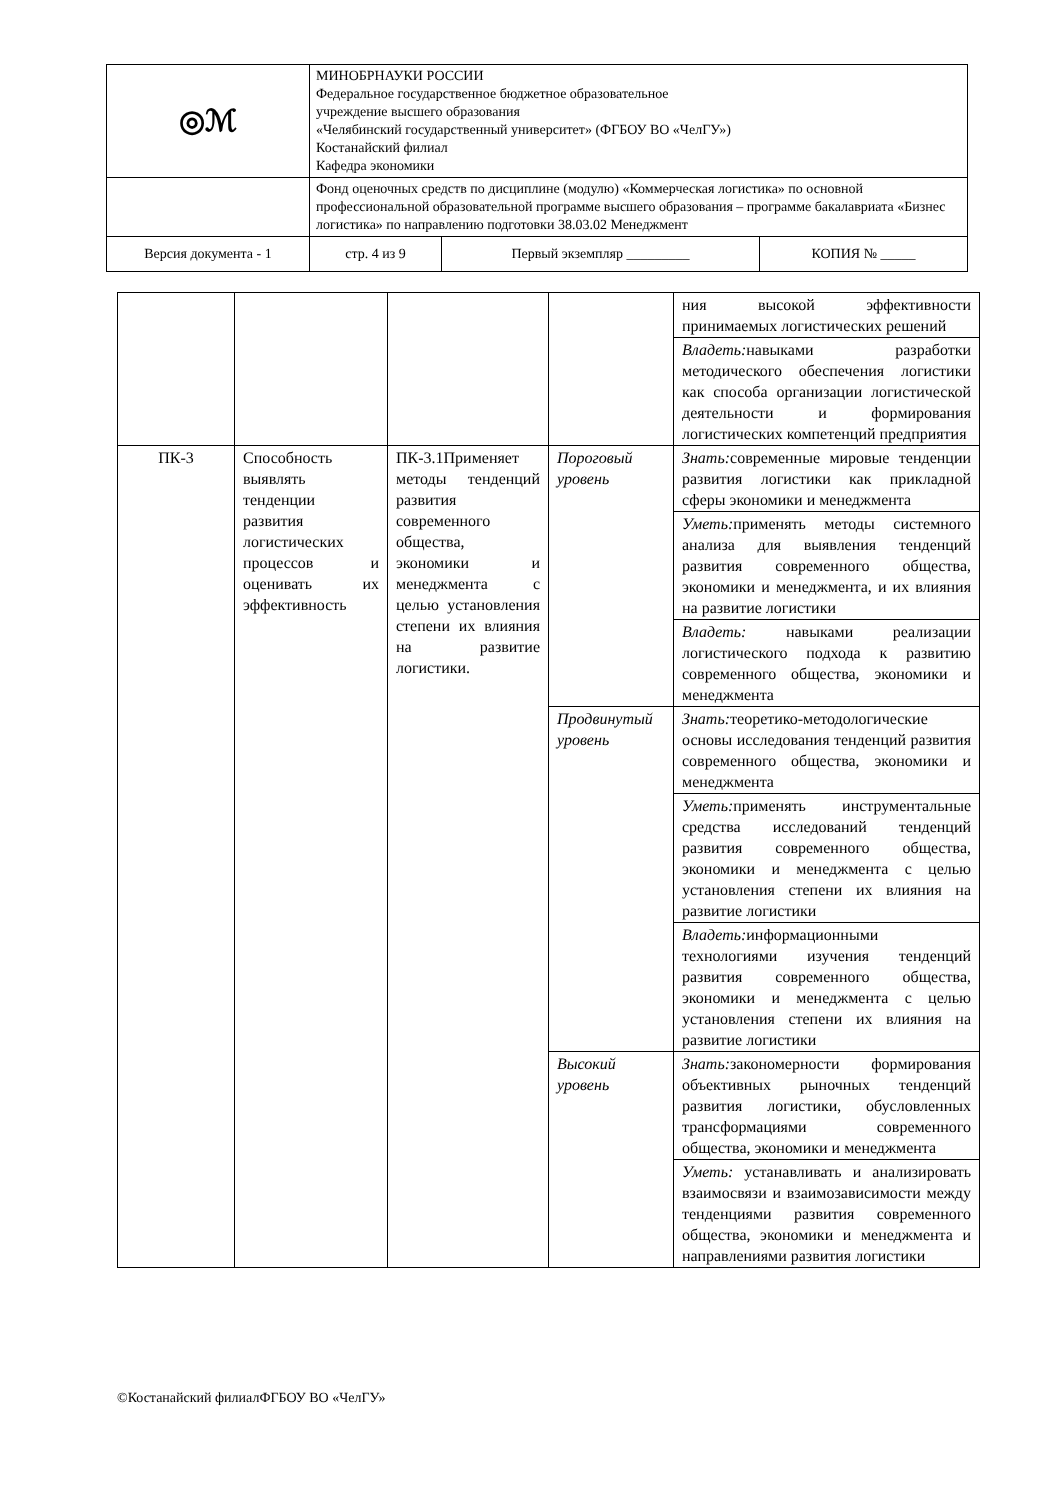| ◎ℳ | МИНОБРНАУКИ РОССИИ Федеральное государственное бюджетное образовательное учреждение высшего образования «Челябинский государственный университет» (ФГБОУ ВО «ЧелГУ») Костанайский филиал Кафедра экономики | | |
| | Фонд оценочных средств по дисциплине (модулю) «Коммерческая логистика» по основной профессиональной образовательной программе высшего образования – программе бакалавриата «Бизнес логистика» по направлению подготовки 38.03.02 Менеджмент | | |
| Версия документа - 1 | стр. 4 из 9 | Первый экземпляр _________ | КОПИЯ № _____ |
| | | | | ния высокой эффективности принимаемых логистических решений |
| | | | | Владеть: навыками разработки методического обеспечения логистики как способа организации логистической деятельности и формирования логистических компетенций предприятия |
| ПК-3 | Способность выявлять тенденции развития логистических процессов и оценивать их эффективность | ПК-3.1Применяет методы тенденций развития современного общества, экономики и менеджмента с целью установления степени их влияния на развитие логистики. | Пороговый уровень | Знать: современные мировые тенденции развития логистики как прикладной сферы экономики и менеджмента |
| | | | | Уметь: применять методы системного анализа для выявления тенденций развития современного общества, экономики и менеджмента, и их влияния на развитие логистики |
| | | | | Владеть: навыками реализации логистического подхода к развитию современного общества, экономики и менеджмента |
| | | | Продвинутый уровень | Знать: теоретико-методологические основы исследования тенденций развития современного общества, экономики и менеджмента |
| | | | | Уметь: применять инструментальные средства исследований тенденций развития современного общества, экономики и менеджмента с целью установления степени их влияния на развитие логистики |
| | | | | Владеть: информационными технологиями изучения тенденций развития современного общества, экономики и менеджмента с целью установления степени их влияния на развитие логистики |
| | | | Высокий уровень | Знать: закономерности формирования объективных рыночных тенденций развития логистики, обусловленных трансформациями современного общества, экономики и менеджмента |
| | | | | Уметь: устанавливать и анализировать взаимосвязи и взаимозависимости между тенденциями развития современного общества, экономики и менеджмента и направлениями развития логистики |
©Костанайский филиалФГБОУ ВО «ЧелГУ»